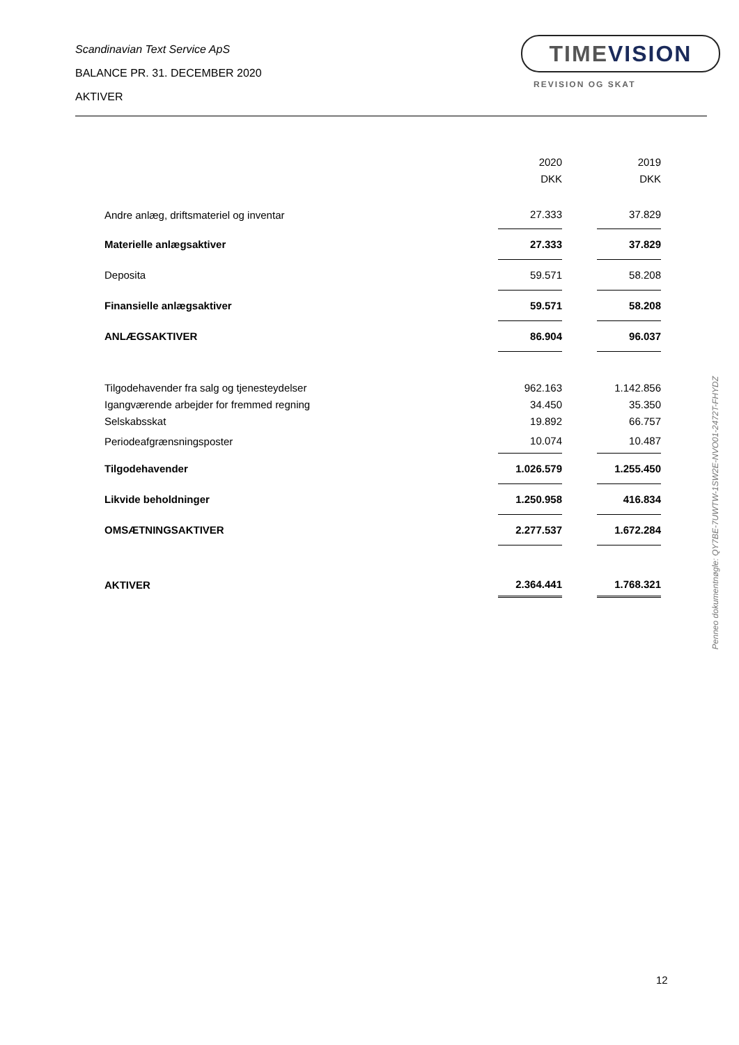Scandinavian Text Service ApS
BALANCE PR. 31. DECEMBER 2020
AKTIVER
TIMEVISION
REVISION OG SKAT
| | 2020 | | 2019 |
| | DKK | | DKK |
| Andre anlæg, driftsmateriel og inventar | 27.333 | | 37.829 |
| Materielle anlægsaktiver | 27.333 | | 37.829 |
| Deposita | 59.571 | | 58.208 |
| Finansielle anlægsaktiver | 59.571 | | 58.208 |
| ANLÆGSAKTIVER | 86.904 | | 96.037 |
| Tilgodehavender fra salg og tjenesteydelser | 962.163 | | 1.142.856 |
| Igangværende arbejder for fremmed regning | 34.450 | | 35.350 |
| Selskabsskat | 19.892 | | 66.757 |
| Periodeafgrænsningsposter | 10.074 | | 10.487 |
| Tilgodehavender | 1.026.579 | | 1.255.450 |
| Likvide beholdninger | 1.250.958 | | 416.834 |
| OMSÆTNINGSAKTIVER | 2.277.537 | | 1.672.284 |
| AKTIVER | 2.364.441 | | 1.768.321 |
Penneo dokumentnøgle: QY7BE-7UWTW-1SW2E-NVO01-2472T-FHYDZ
12